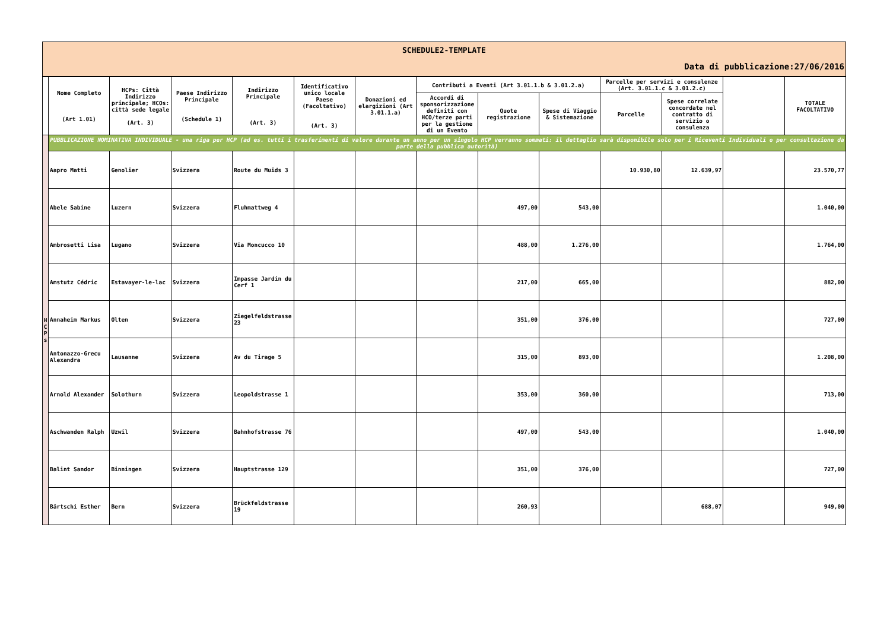SCHEDULE2-TEMPLATE
Data di pubblicazione:27/06/2016
| | Nome Completo (Art 1.01) | HCPs: Città Indirizzo principale; HCOs: città sede legale (Art. 3) | Paese Indirizzo Principale (Schedule 1) | Indirizzo Principale (Art. 3) | Identificativo unico locale Paese (Facoltativo) (Art. 3) | Donazioni ed elargizioni (Art 3.01.1.a) | Contributi a Eventi (Art 3.01.1.b & 3.01.2.a) | | | Parcelle per servizi e consulenze (Art. 3.01.1.c & 3.01.2.c) | | | TOTALE FACOLTATIVO |
| --- | --- | --- | --- | --- | --- | --- | --- | --- | --- | --- | --- | --- | --- |
| | | | | | | | Accordi di sponsorizzazione definiti con HCO/terze parti per la gestione di un Evento | Quote registrazione | Spese di Viaggio & Sistemazione | Parcelle | Spese correlate concordate nel contratto di servizio o consulenza | | |
| H C P s | PUBBLICAZIONE NOMINATIVA INDIVIDUALE - una riga per HCP (ad es. tutti i trasferimenti di valore durante un anno per un singolo HCP verranno sommati: il dettaglio sarà disponibile solo per i Riceventi Individuali o per consultazione da parte della pubblica autorità) | | | | | | | | | | | | |
| | Aapro Matti | Genolier | Svizzera | Route du Muids 3 | | | | | | 10.930,80 | 12.639,97 | | 23.570,77 |
| | Abele Sabine | Luzern | Svizzera | Fluhmattweg 4 | | | | 497,00 | 543,00 | | | | 1.040,00 |
| | Ambrosetti Lisa | Lugano | Svizzera | Via Moncucco 10 | | | | 488,00 | 1.276,00 | | | | 1.764,00 |
| | Amstutz Cédric | Estavayer-le-lac | Svizzera | Impasse Jardin du Cerf 1 | | | | 217,00 | 665,00 | | | | 882,00 |
| | Annaheim Markus | Olten | Svizzera | Ziegelfeldstrasse 23 | | | | 351,00 | 376,00 | | | | 727,00 |
| | Antonazzo-Grecu Alexandra | Lausanne | Svizzera | Av du Tirage 5 | | | | 315,00 | 893,00 | | | | 1.208,00 |
| | Arnold Alexander | Solothurn | Svizzera | Leopoldstrasse 1 | | | | 353,00 | 360,00 | | | | 713,00 |
| | Aschwanden Ralph | Uzwil | Svizzera | Bahnhofstrasse 76 | | | | 497,00 | 543,00 | | | | 1.040,00 |
| | Balint Sandor | Binningen | Svizzera | Hauptstrasse 129 | | | | 351,00 | 376,00 | | | | 727,00 |
| | Bärtschi Esther | Bern | Svizzera | Brückfeldstrasse 19 | | | | 260,93 | | | 688,07 | | 949,00 |